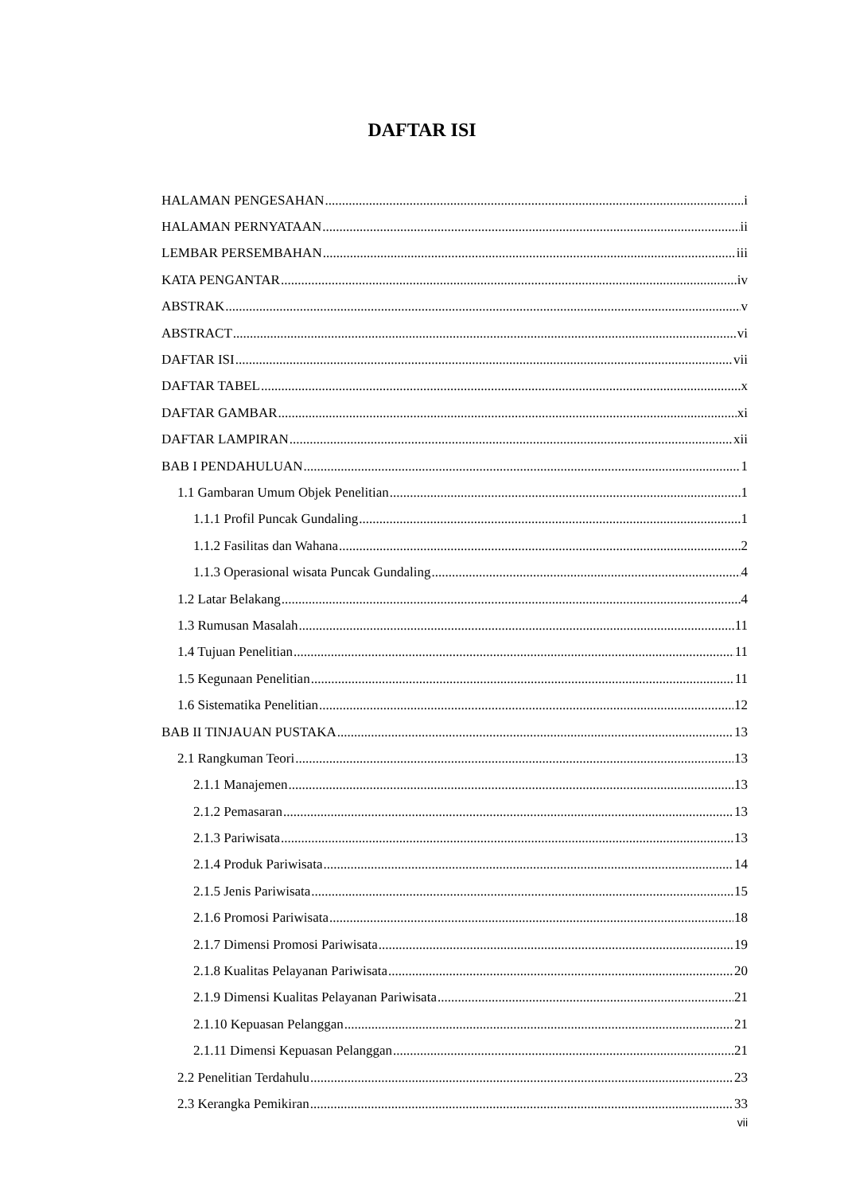DAFTAR ISI
HALAMAN PENGESAHAN i
HALAMAN PERNYATAAN ii
LEMBAR PERSEMBAHAN iii
KATA PENGANTAR iv
ABSTRAK v
ABSTRACT vi
DAFTAR ISI vii
DAFTAR TABEL x
DAFTAR GAMBAR xi
DAFTAR LAMPIRAN xii
BAB I PENDAHULUAN 1
1.1 Gambaran Umum Objek Penelitian 1
1.1.1 Profil Puncak Gundaling 1
1.1.2 Fasilitas dan Wahana 2
1.1.3 Operasional wisata Puncak Gundaling 4
1.2 Latar Belakang 4
1.3 Rumusan Masalah 11
1.4 Tujuan Penelitian 11
1.5 Kegunaan Penelitian 11
1.6 Sistematika Penelitian 12
BAB II TINJAUAN PUSTAKA 13
2.1 Rangkuman Teori 13
2.1.1 Manajemen 13
2.1.2 Pemasaran 13
2.1.3 Pariwisata 13
2.1.4 Produk Pariwisata 14
2.1.5 Jenis Pariwisata 15
2.1.6 Promosi Pariwisata 18
2.1.7 Dimensi Promosi Pariwisata 19
2.1.8 Kualitas Pelayanan Pariwisata 20
2.1.9 Dimensi Kualitas Pelayanan Pariwisata 21
2.1.10 Kepuasan Pelanggan 21
2.1.11 Dimensi Kepuasan Pelanggan 21
2.2 Penelitian Terdahulu 23
2.3 Kerangka Pemikiran 33
vii